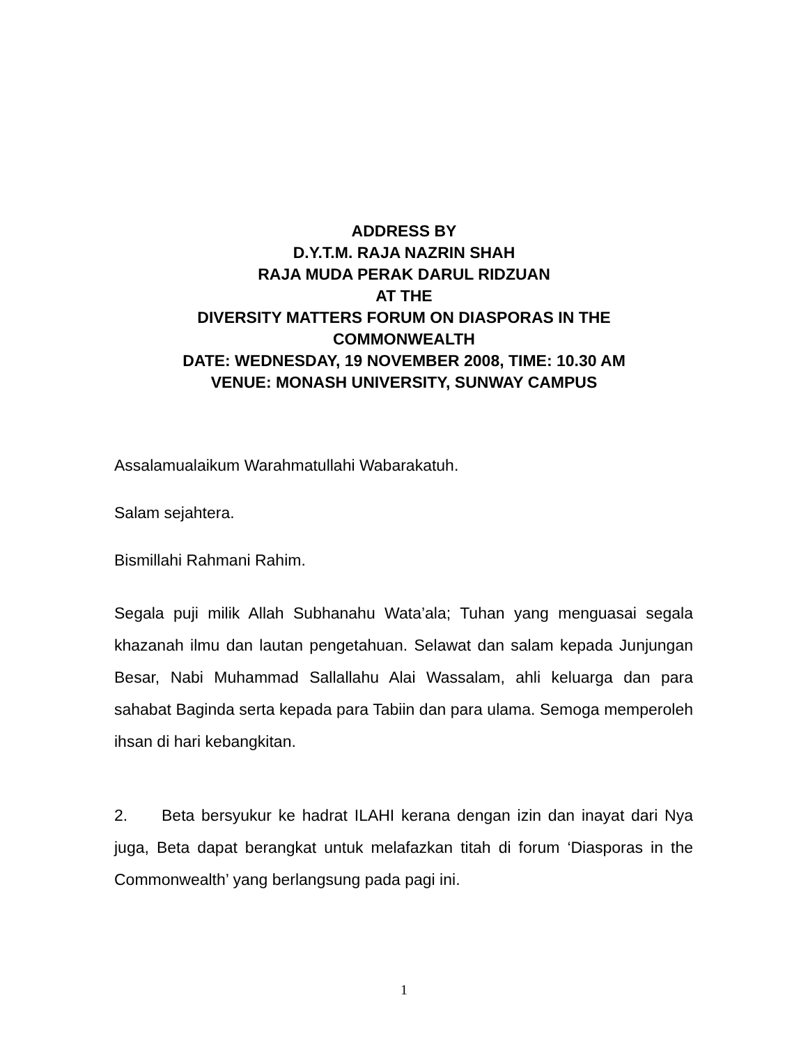ADDRESS BY
D.Y.T.M. RAJA NAZRIN SHAH
RAJA MUDA PERAK DARUL RIDZUAN
AT THE
DIVERSITY MATTERS FORUM ON DIASPORAS IN THE
COMMONWEALTH
DATE: WEDNESDAY, 19 NOVEMBER 2008, TIME: 10.30 AM
VENUE: MONASH UNIVERSITY, SUNWAY CAMPUS
Assalamualaikum Warahmatullahi Wabarakatuh.
Salam sejahtera.
Bismillahi Rahmani Rahim.
Segala puji milik Allah Subhanahu Wata’ala; Tuhan yang menguasai segala khazanah ilmu dan lautan pengetahuan. Selawat dan salam kepada Junjungan Besar, Nabi Muhammad Sallallahu Alai Wassalam, ahli keluarga dan para sahabat Baginda serta kepada para Tabiin dan para ulama. Semoga memperoleh ihsan di hari kebangkitan.
2. Beta bersyukur ke hadrat ILAHI kerana dengan izin dan inayat dari Nya juga, Beta dapat berangkat untuk melafazkan titah di forum ‘Diasporas in the Commonwealth’ yang berlangsung pada pagi ini.
1